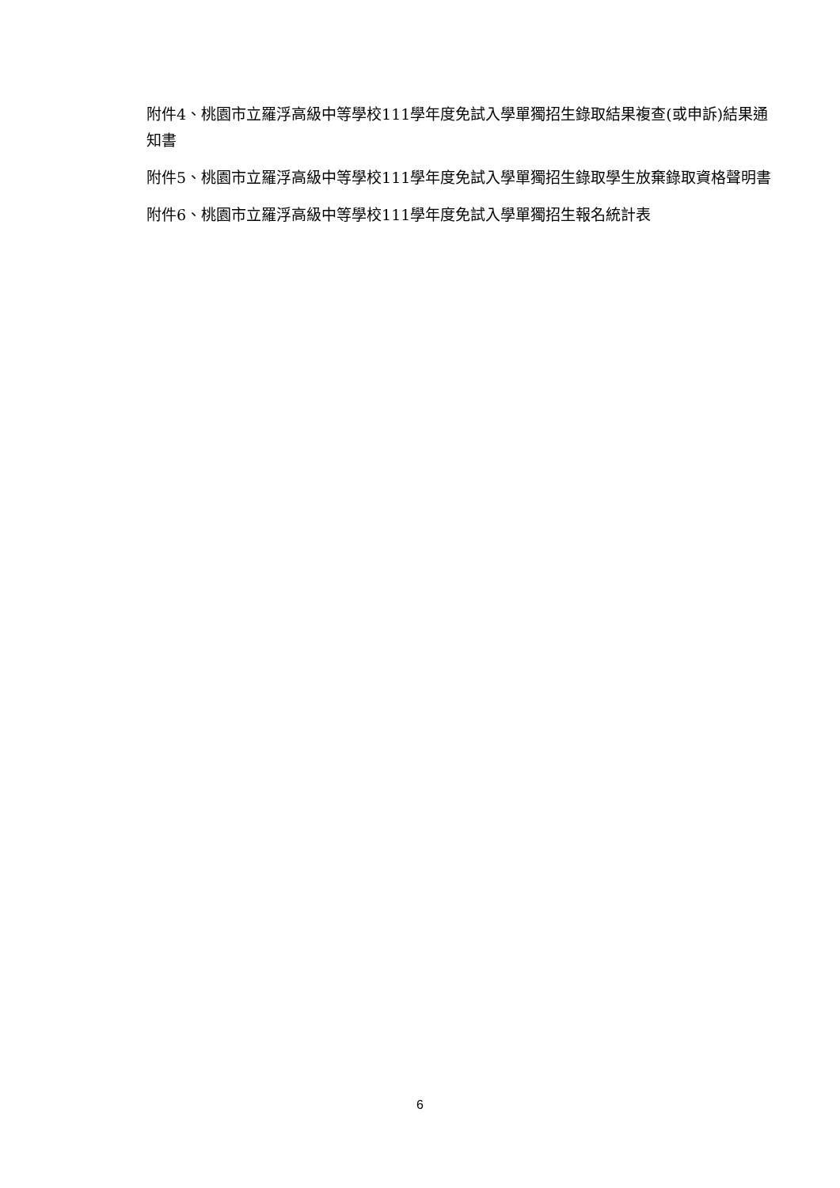附件4、桃園市立羅浮高級中等學校111學年度免試入學單獨招生錄取結果複查(或申訴)結果通知書
附件5、桃園市立羅浮高級中等學校111學年度免試入學單獨招生錄取學生放棄錄取資格聲明書
附件6、桃園市立羅浮高級中等學校111學年度免試入學單獨招生報名統計表
6